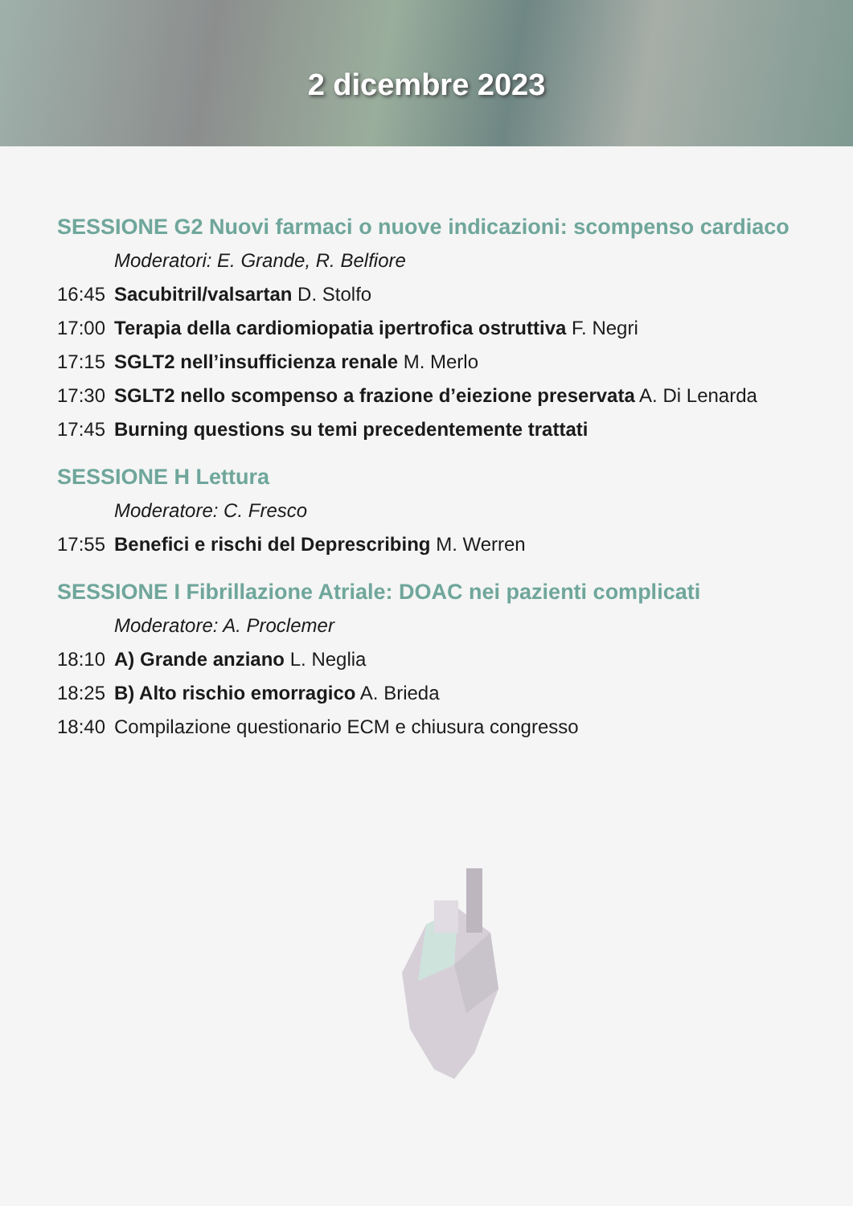2 dicembre 2023
SESSIONE G2 Nuovi farmaci o nuove indicazioni: scompenso cardiaco
Moderatori: E. Grande, R. Belfiore
16:45 Sacubitril/valsartan D. Stolfo
17:00 Terapia della cardiomiopatia ipertrofica ostruttiva F. Negri
17:15 SGLT2 nell’insufficienza renale M. Merlo
17:30 SGLT2 nello scompenso a frazione d’eiezione preservata A. Di Lenarda
17:45 Burning questions su temi precedentemente trattati
SESSIONE H Lettura
Moderatore: C. Fresco
17:55 Benefici e rischi del Deprescribing M. Werren
SESSIONE I Fibrillazione Atriale: DOAC nei pazienti complicati
Moderatore: A. Proclemer
18:10 A) Grande anziano L. Neglia
18:25 B) Alto rischio emorragico A. Brieda
18:40 Compilazione questionario ECM e chiusura congresso